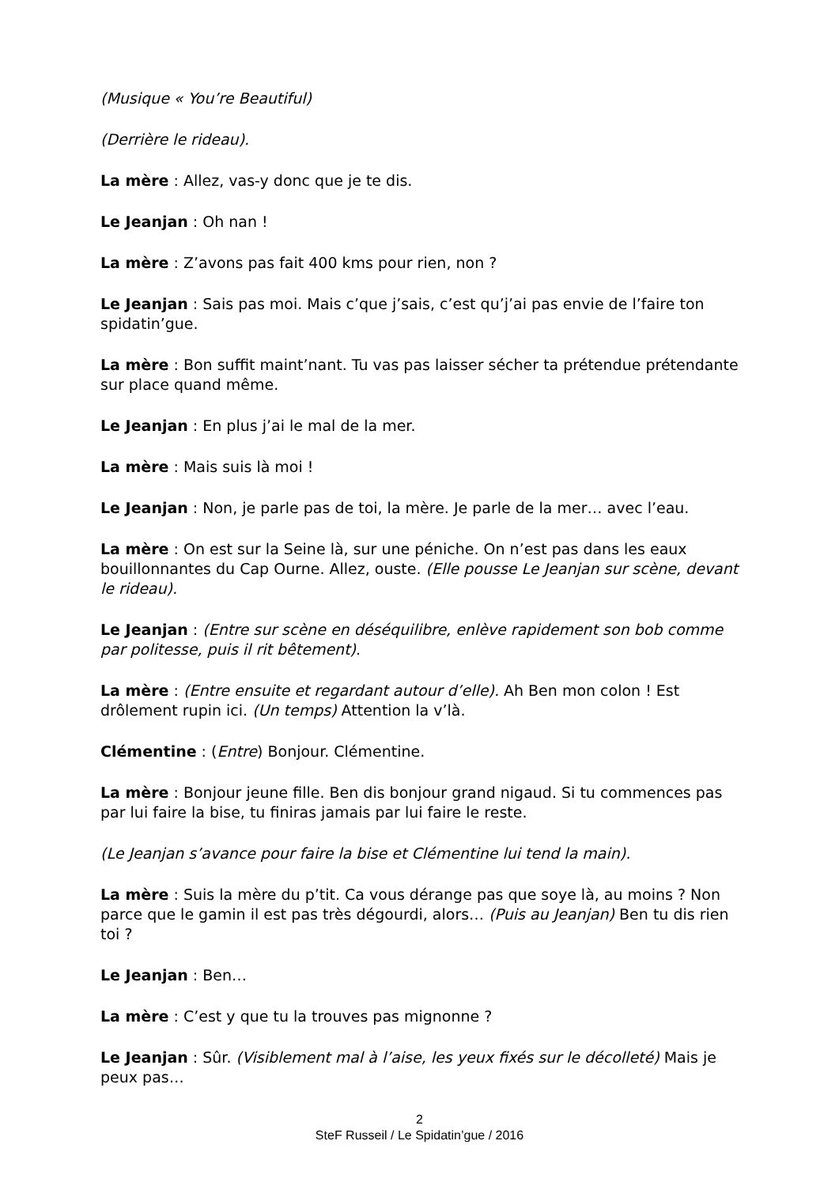(Musique « You’re Beautiful)
(Derrière le rideau).
La mère : Allez, vas-y donc que je te dis.
Le Jeanjan : Oh nan !
La mère : Z’avons pas fait 400 kms pour rien, non ?
Le Jeanjan : Sais pas moi. Mais c’que j’sais, c’est qu’j’ai pas envie de l’faire ton spidatin’gue.
La mère : Bon suffit maint’nant. Tu vas pas laisser sécher ta prétendue prétendante sur place quand même.
Le Jeanjan : En plus j’ai le mal de la mer.
La mère : Mais suis là moi !
Le Jeanjan : Non, je parle pas de toi, la mère. Je parle de la mer… avec l’eau.
La mère : On est sur la Seine là, sur une péniche. On n’est pas dans les eaux bouillonnantes du Cap Ourne. Allez, ouste. (Elle pousse Le Jeanjan sur scène, devant le rideau).
Le Jeanjan : (Entre sur scène en déséquilibre, enlève rapidement son bob comme par politesse, puis il rit bêtement).
La mère : (Entre ensuite et regardant autour d’elle). Ah Ben mon colon ! Est drôlement rupin ici. (Un temps) Attention la v’là.
Clémentine : (Entre) Bonjour. Clémentine.
La mère : Bonjour jeune fille. Ben dis bonjour grand nigaud. Si tu commences pas par lui faire la bise, tu finiras jamais par lui faire le reste.
(Le Jeanjan s’avance pour faire la bise et Clémentine lui tend la main).
La mère : Suis la mère du p’tit. Ca vous dérange pas que soye là, au moins ? Non parce que le gamin il est pas très dégourdi, alors… (Puis au Jeanjan) Ben tu dis rien toi ?
Le Jeanjan : Ben…
La mère : C’est y que tu la trouves pas mignonne ?
Le Jeanjan : Sûr. (Visiblement mal à l’aise, les yeux fixés sur le décolleté) Mais je peux pas…
2
SteF Russeil / Le Spidatin’gue / 2016